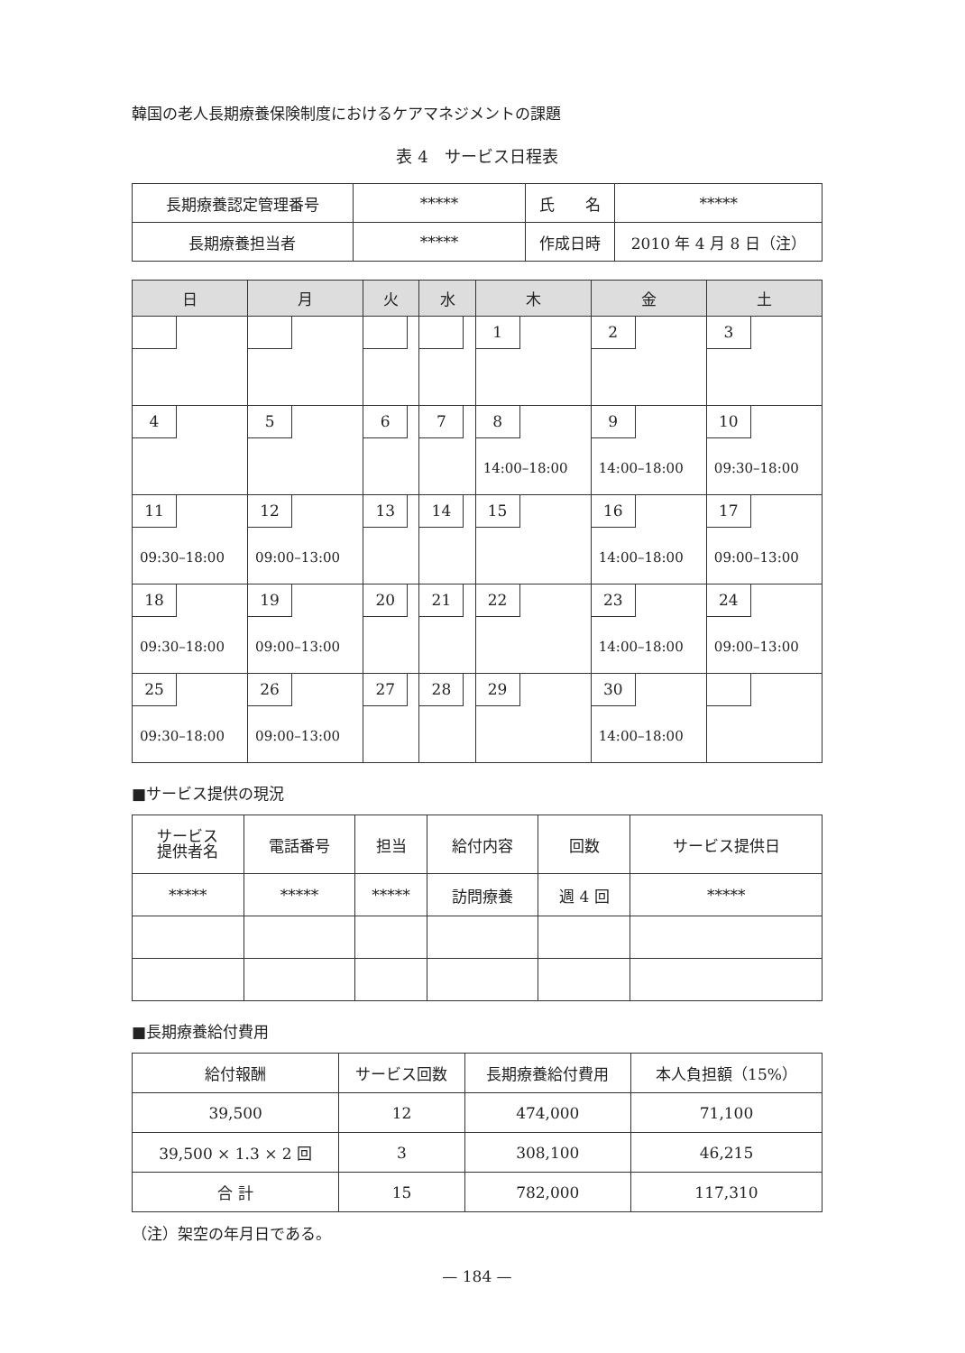韓国の老人長期療養保険制度におけるケアマネジメントの課題
表 4　サービス日程表
| 長期療養認定管理番号 | ***** | 氏 名 | ***** |
| 長期療養担当者 | ***** | 作成日時 | 2010 年 4 月 8 日（注） |
| 日 | 月 | 火 | 水 | 木 | 金 | 土 |
| --- | --- | --- | --- | --- | --- | --- |
| | | | | 1 | 2 | 3 |
| 4 | 5 | 6 | 7 | 8 14:00–18:00 | 9 14:00–18:00 | 10 09:30–18:00 |
| 11 09:30–18:00 | 12 09:00–13:00 | 13 | 14 | 15 | 16 14:00–18:00 | 17 09:00–13:00 |
| 18 09:30–18:00 | 19 09:00–13:00 | 20 | 21 | 22 | 23 14:00–18:00 | 24 09:00–13:00 |
| 25 09:30–18:00 | 26 09:00–13:00 | 27 | 28 | 29 | 30 14:00–18:00 | |
■サービス提供の現況
| サービス 提供者名 | 電話番号 | 担当 | 給付内容 | 回数 | サービス提供日 |
| ***** | ***** | ***** | 訪問療養 | 週 4 回 | ***** |
■長期療養給付費用
| 給付報酬 | サービス回数 | 長期療養給付費用 | 本人負担額（15%） |
| 39,500 | 12 | 474,000 | 71,100 |
| 39,500 × 1.3 × 2 回 | 3 | 308,100 | 46,215 |
| 合 計 | 15 | 782,000 | 117,310 |
（注）架空の年月日である。
— 184 —